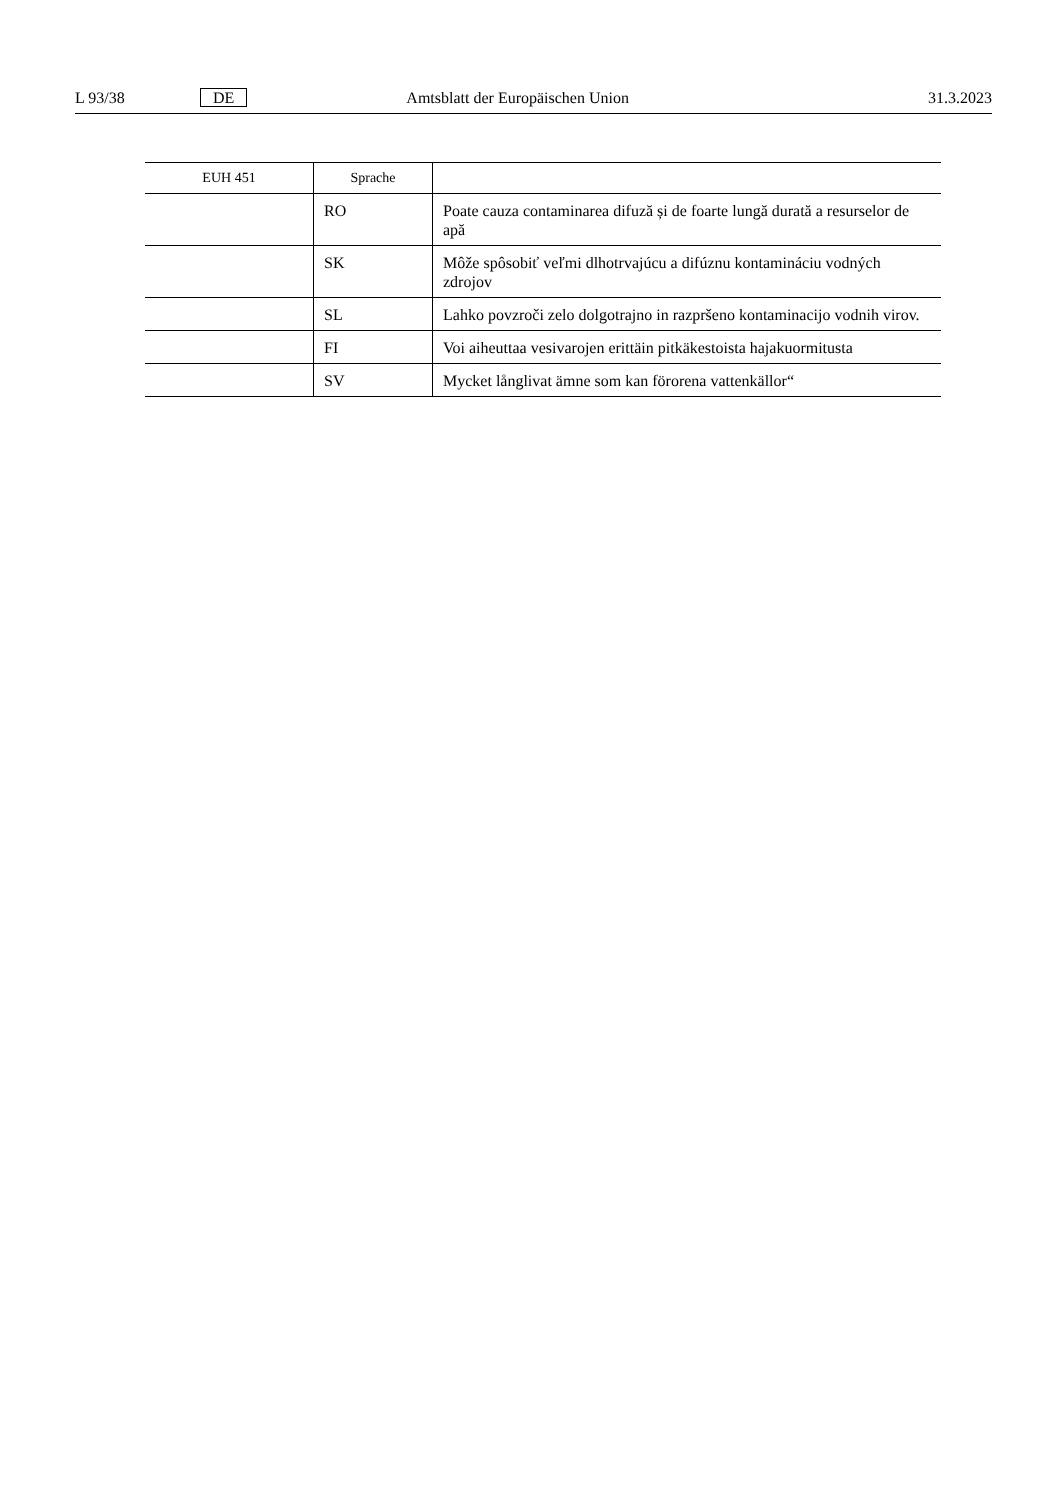L 93/38 DE Amtsblatt der Europäischen Union 31.3.2023
| EUH 451 | Sprache | |
| --- | --- | --- |
| | RO | Poate cauza contaminarea difuză și de foarte lungă durată a resurselor de apă |
| | SK | Môže spôsobiť veľmi dlhotrvajúcu a difúznu kontamináciu vodných zdrojov |
| | SL | Lahko povzroči zelo dolgotrajno in razpršeno kontaminacijo vodnih virov. |
| | FI | Voi aiheuttaa vesivarojen erittäin pitkäkestoista hajakuormitusta |
| | SV | Mycket långlivat ämne som kan förorena vattenkällor“ |